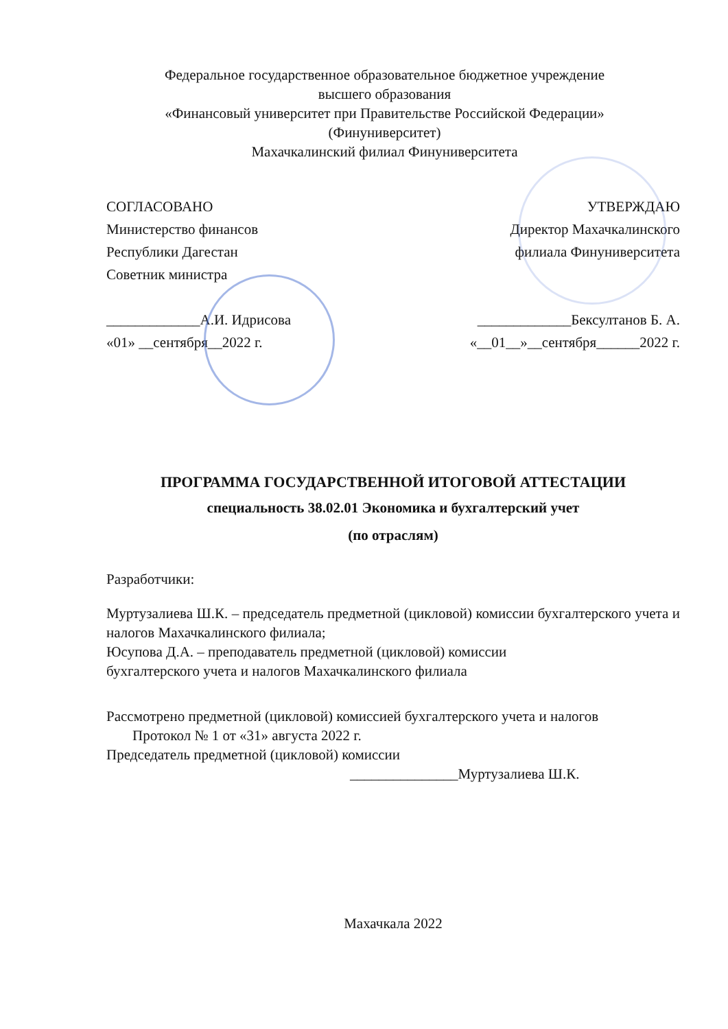Федеральное государственное образовательное бюджетное учреждение
высшего образования
«Финансовый университет при Правительстве Российской Федерации»
(Финуниверситет)
Махачкалинский филиал Финуниверситета
СОГЛАСОВАНО
Министерство финансов
Республики Дагестан
Советник министра
_____________А.И. Идрисова
«01» __сентября__2022 г.
УТВЕРЖДАЮ
Директор Махачкалинского
филиала Финуниверситета
_____________Бексултанов Б. А.
«__01__»__сентября______2022 г.
ПРОГРАММА ГОСУДАРСТВЕННОЙ ИТОГОВОЙ АТТЕСТАЦИИ
специальность 38.02.01 Экономика и бухгалтерский учет
(по отраслям)
Разработчики:
Муртузалиева Ш.К. – председатель предметной (цикловой) комиссии бухгалтерского учета и налогов Махачкалинского филиала;
Юсупова Д.А. – преподаватель предметной (цикловой) комиссии
бухгалтерского учета и налогов Махачкалинского филиала
Рассмотрено предметной (цикловой) комиссией бухгалтерского учета и налогов
Протокол № 1 от «31» августа 2022 г.
Председатель предметной (цикловой) комиссии
_______________Муртузалиева Ш.К.
Махачкала 2022